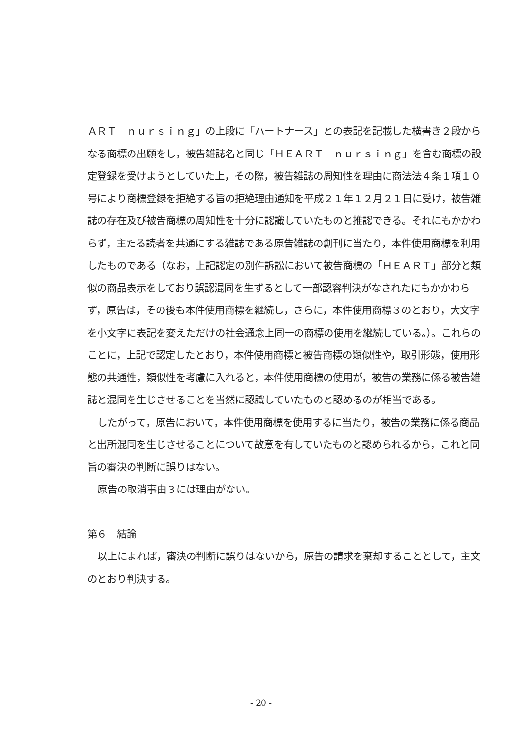ＡＲＴ　ｎｕｒｓｉｎｇ」の上段に「ハートナース」との表記を記載した横書き２段からなる商標の出願をし，被告雑誌名と同じ「ＨＥＡＲＴ　ｎｕｒｓｉｎｇ」を含む商標の設定登録を受けようとしていた上，その際，被告雑誌の周知性を理由に商法法４条１項１０号により商標登録を拒絶する旨の拒絶理由通知を平成２１年１２月２１日に受け，被告雑誌の存在及び被告商標の周知性を十分に認識していたものと推認できる。それにもかかわらず，主たる読者を共通にする雑誌である原告雑誌の創刊に当たり，本件使用商標を利用したものである（なお，上記認定の別件訴訟において被告商標の「ＨＥＡＲＴ」部分と類似の商品表示をしており誤認混同を生ずるとして一部認容判決がなされたにもかかわらず，原告は，その後も本件使用商標を継続し，さらに，本件使用商標３のとおり，大文字を小文字に表記を変えただけの社会通念上同一の商標の使用を継続している。）。これらのことに，上記で認定したとおり，本件使用商標と被告商標の類似性や，取引形態，使用形態の共通性，類似性を考慮に入れると，本件使用商標の使用が，被告の業務に係る被告雑誌と混同を生じさせることを当然に認識していたものと認めるのが相当である。
したがって，原告において，本件使用商標を使用するに当たり，被告の業務に係る商品と出所混同を生じさせることについて故意を有していたものと認められるから，これと同旨の審決の判断に誤りはない。
原告の取消事由３には理由がない。
第６　結論
以上によれば，審決の判断に誤りはないから，原告の請求を棄却することとして，主文のとおり判決する。
- 20 -